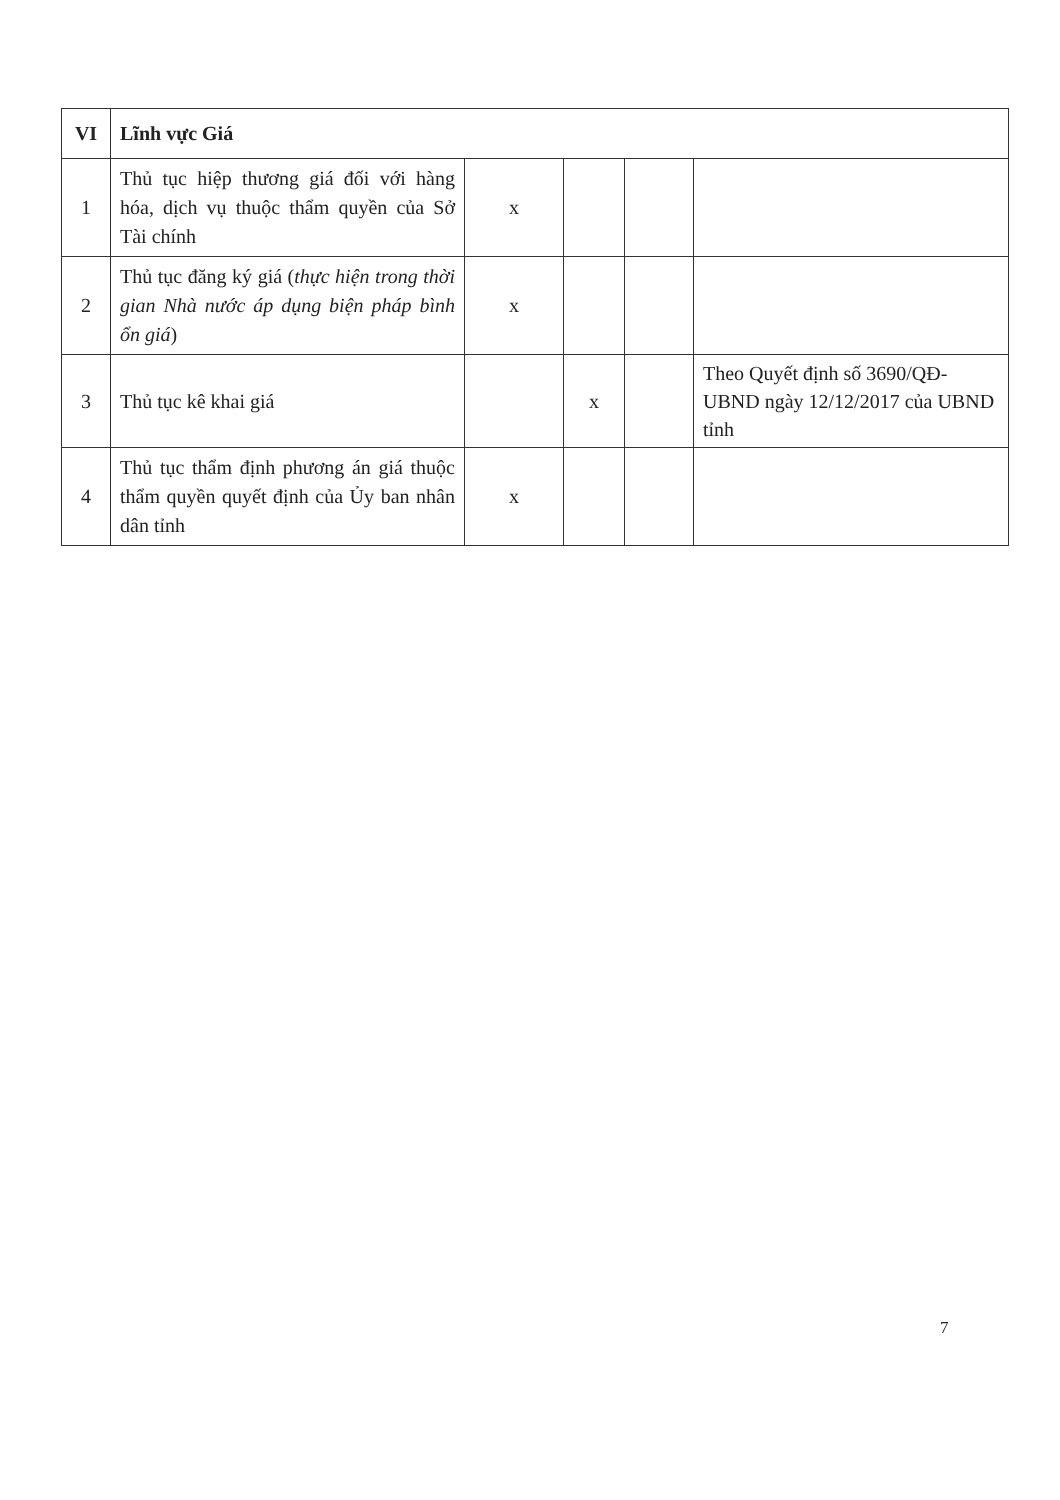| VI | Lĩnh vực Giá | | | | |
| 1 | Thủ tục hiệp thương giá đối với hàng hóa, dịch vụ thuộc thẩm quyền của Sở Tài chính | x | | | |
| 2 | Thủ tục đăng ký giá ( thực hiện trong thời gian Nhà nước áp dụng biện pháp bình ổn giá ) | x | | | |
| 3 | Thủ tục kê khai giá | | x | | Theo Quyết định số 3690/QĐ-UBND ngày 12/12/2017 của UBND tỉnh |
| 4 | Thủ tục thẩm định phương án giá thuộc thẩm quyền quyết định của Ủy ban nhân dân tỉnh | x | | | |
7